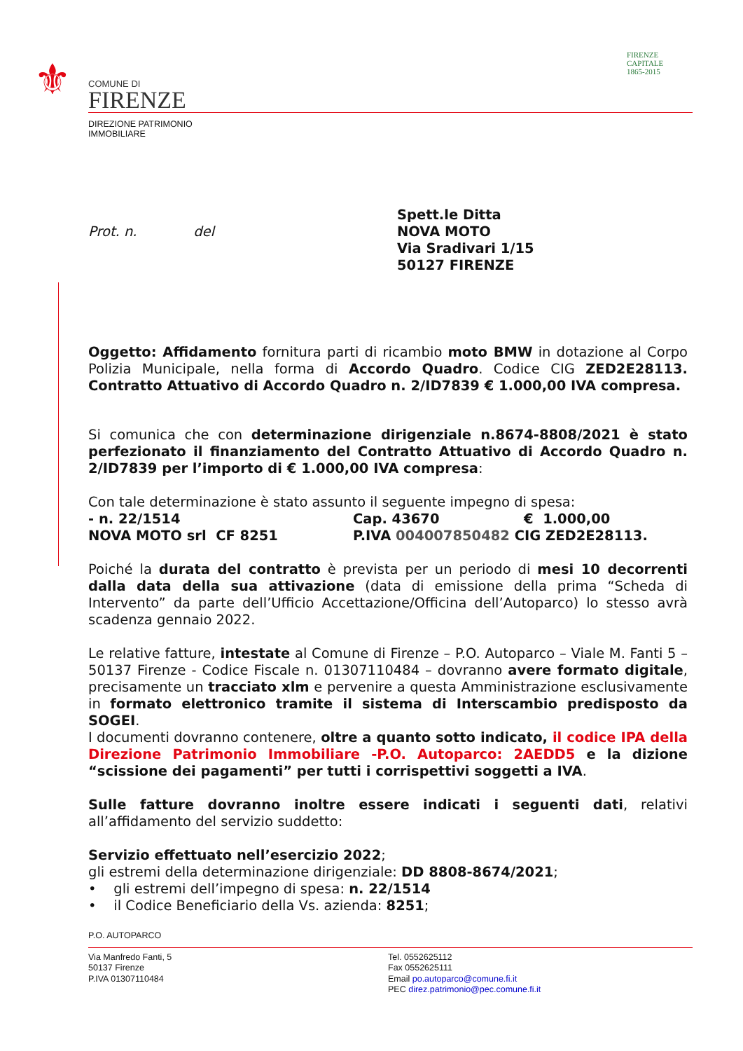⚜
COMUNE DI
FIRENZE
DIREZIONE PATRIMONIO
IMMOBILIARE
FIRENZE
CAPITALE
1865-2015
Prot. n. del
Spett.le Ditta
NOVA MOTO
Via Sradivari 1/15
50127 FIRENZE
Oggetto: Affidamento fornitura parti di ricambio moto BMW in dotazione al Corpo Polizia Municipale, nella forma di Accordo Quadro. Codice CIG ZED2E28113. Contratto Attuativo di Accordo Quadro n. 2/ID7839 € 1.000,00 IVA compresa.
Si comunica che con determinazione dirigenziale n.8674-8808/2021 è stato perfezionato il finanziamento del Contratto Attuativo di Accordo Quadro n. 2/ID7839 per l’importo di € 1.000,00 IVA compresa:
Con tale determinazione è stato assunto il seguente impegno di spesa:
- n. 22/1514 Cap. 43670 € 1.000,00
NOVA MOTO srl CF 8251 P.IVA 004007850482 CIG ZED2E28113.
Poiché la durata del contratto è prevista per un periodo di mesi 10 decorrenti dalla data della sua attivazione (data di emissione della prima “Scheda di Intervento” da parte dell’Ufficio Accettazione/Officina dell’Autoparco) lo stesso avrà scadenza gennaio 2022.
Le relative fatture, intestate al Comune di Firenze – P.O. Autoparco – Viale M. Fanti 5 – 50137 Firenze - Codice Fiscale n. 01307110484 – dovranno avere formato digitale, precisamente un tracciato xlm e pervenire a questa Amministrazione esclusivamente in formato elettronico tramite il sistema di Interscambio predisposto da SOGEI.
I documenti dovranno contenere, oltre a quanto sotto indicato, il codice IPA della Direzione Patrimonio Immobiliare -P.O. Autoparco: 2AEDD5 e la dizione “scissione dei pagamenti” per tutti i corrispettivi soggetti a IVA.
Sulle fatture dovranno inoltre essere indicati i seguenti dati, relativi all’affidamento del servizio suddetto:
Servizio effettuato nell’esercizio 2022;
gli estremi della determinazione dirigenziale: DD 8808-8674/2021;
• gli estremi dell’impegno di spesa: n. 22/1514
• il Codice Beneficiario della Vs. azienda: 8251;
P.O. AUTOPARCO
Via Manfredo Fanti, 5
50137 Firenze
P.IVA 01307110484
Tel. 0552625112
Fax 0552625111
Email po.autoparco@comune.fi.it
PEC direz.patrimonio@pec.comune.fi.it